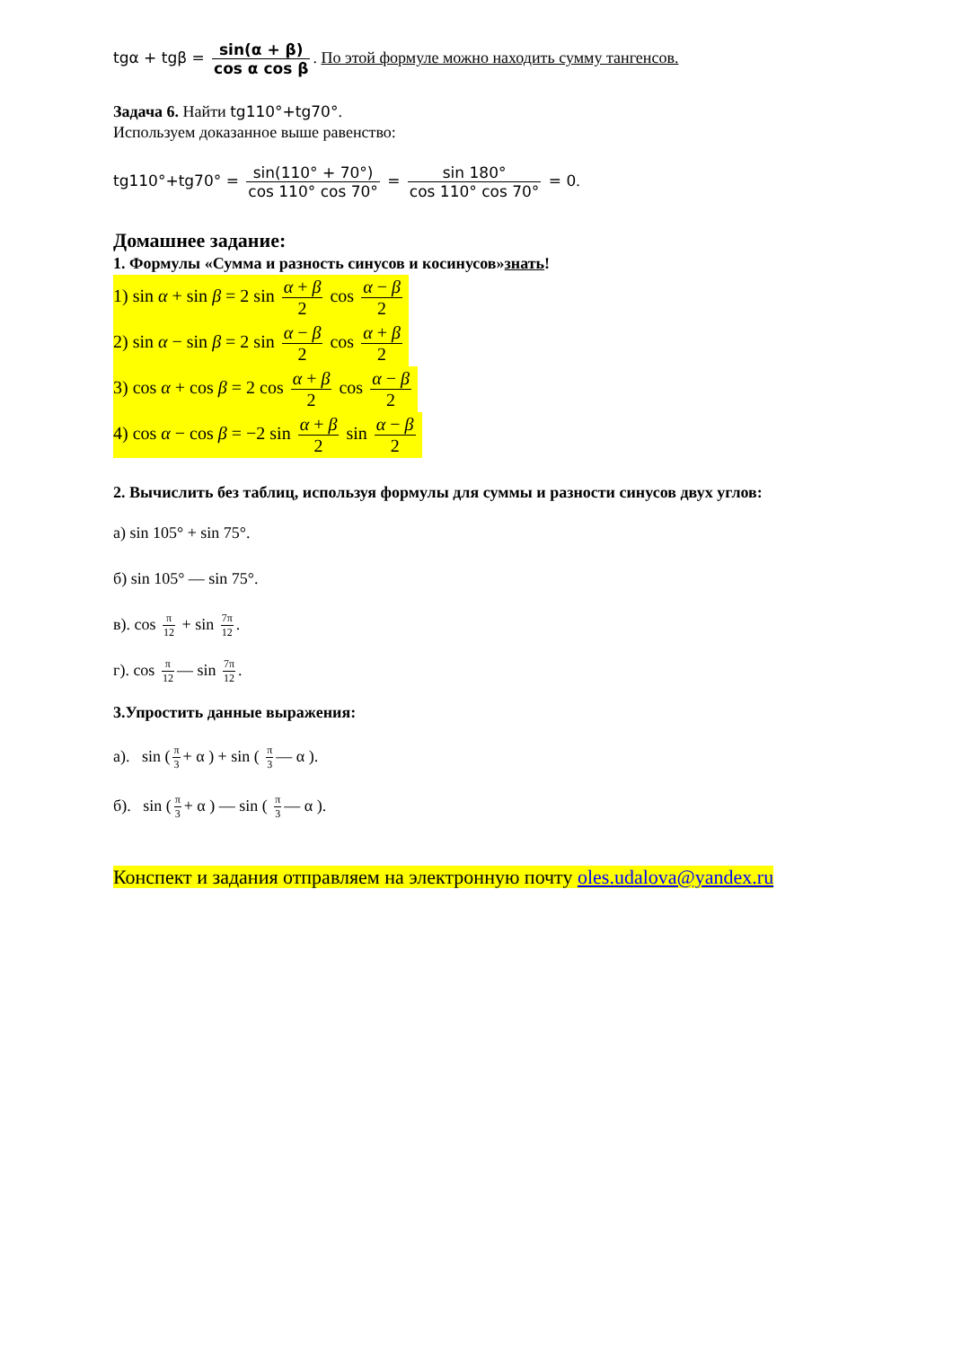tgα + tgβ = sin(α + β) cos α cos β. По этой формуле можно находить сумму тангенсов.
Задача 6. Найти tg110°+tg70°.
Используем доказанное выше равенство:
tg110°+tg70° = sin(110° + 70°) cos 110° cos 70° = sin 180° cos 110° cos 70° = 0.
Домашнее задание:
1. Формулы «Сумма и разность синусов и косинусов»знать!
1) sin α + sin β = 2 sin α + β 2 cos α − β 2
2) sin α − sin β = 2 sin α − β 2 cos α + β 2
3) cos α + cos β = 2 cos α + β 2 cos α − β 2
4) cos α − cos β = −2 sin α + β 2 sin α − β 2
2. Вычислить без таблиц, используя формулы для суммы и разности синусов двух углов:
а) sin 105° + sin 75°.
б) sin 105° — sin 75°.
в). cos π 12 + sin 7π 12.
г). cos π 12 — sin 7π 12.
3.Упростить данные выражения:
а). sin (π 3 + α ) + sin ( π 3 — α ).
б). sin (π 3 + α ) — sin ( π 3 — α ).
Конспект и задания отправляем на электронную почту oles.udalova@yandex.ru